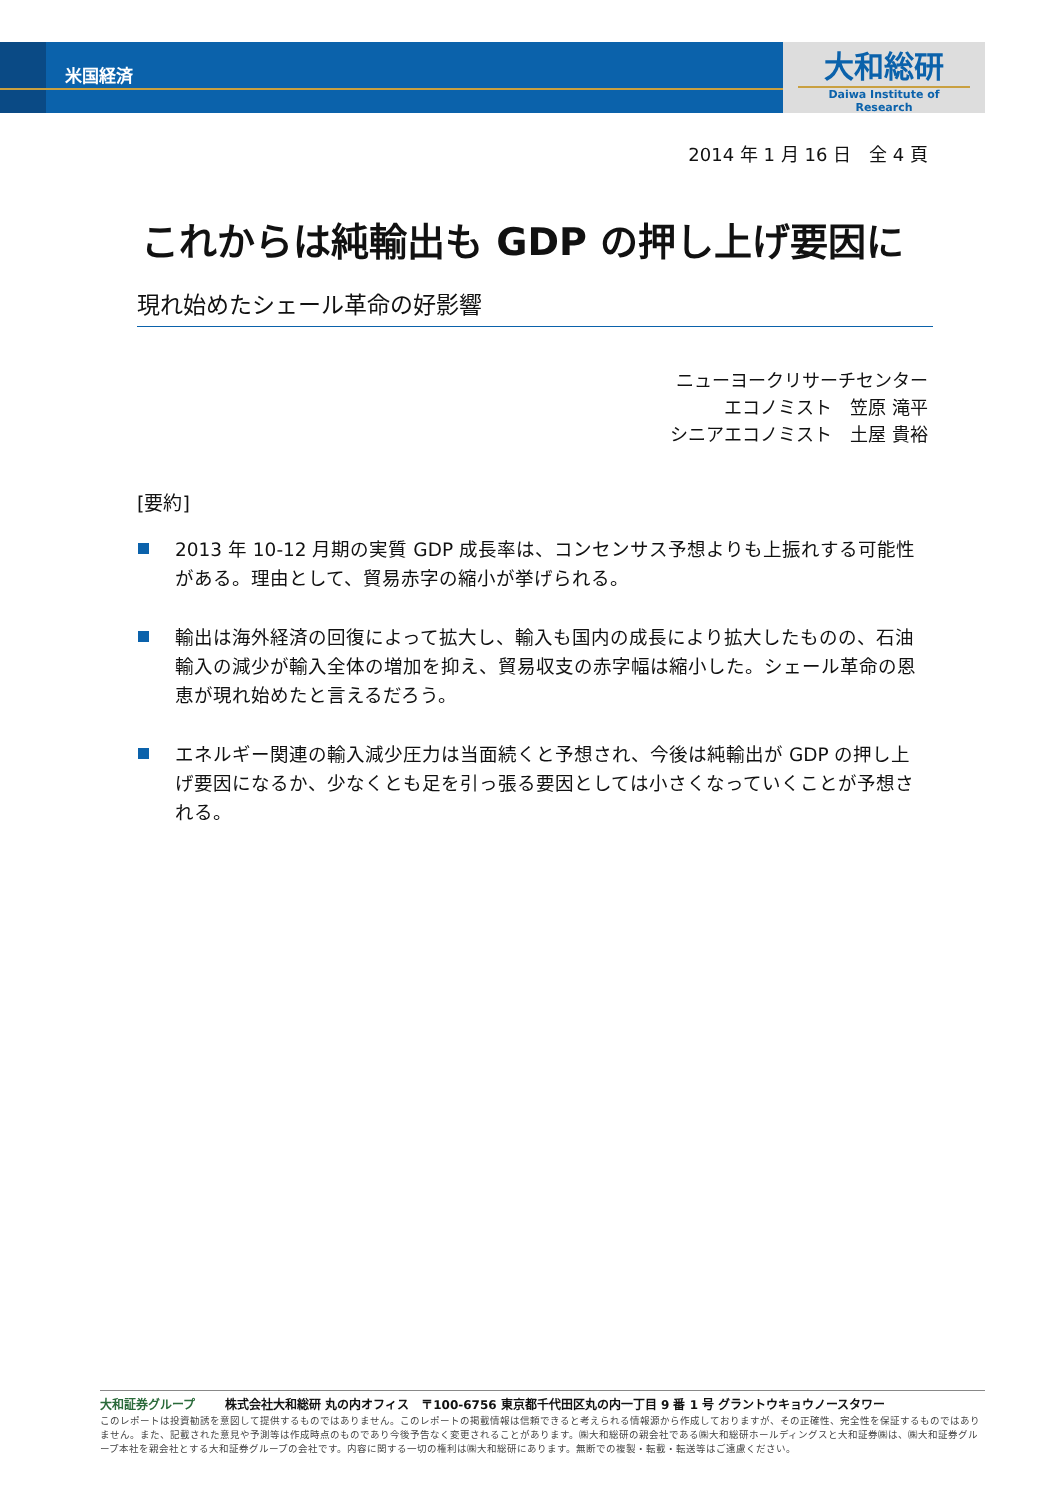米国経済
大和総研
Daiwa Institute of Research
2014 年 1 月 16 日　全 4 頁
これからは純輸出も GDP の押し上げ要因に
現れ始めたシェール革命の好影響
ニューヨークリサーチセンター
エコノミスト　笠原 滝平
シニアエコノミスト　土屋 貴裕
[要約]
2013 年 10-12 月期の実質 GDP 成長率は、コンセンサス予想よりも上振れする可能性がある。理由として、貿易赤字の縮小が挙げられる。
輸出は海外経済の回復によって拡大し、輸入も国内の成長により拡大したものの、石油輸入の減少が輸入全体の増加を抑え、貿易収支の赤字幅は縮小した。シェール革命の恩恵が現れ始めたと言えるだろう。
エネルギー関連の輸入減少圧力は当面続くと予想され、今後は純輸出が GDP の押し上げ要因になるか、少なくとも足を引っ張る要因としては小さくなっていくことが予想される。
大和証券グループ 株式会社大和総研 丸の内オフィス　〒100-6756 東京都千代田区丸の内一丁目 9 番 1 号 グラントウキョウノースタワー
このレポートは投資勧誘を意図して提供するものではありません。このレポートの掲載情報は信頼できると考えられる情報源から作成しておりますが、その正確性、完全性を保証するものではありません。また、記載された意見や予測等は作成時点のものであり今後予告なく変更されることがあります。㈱大和総研の親会社である㈱大和総研ホールディングスと大和証券㈱は、㈱大和証券グループ本社を親会社とする大和証券グループの会社です。内容に関する一切の権利は㈱大和総研にあります。無断での複製・転載・転送等はご遠慮ください。